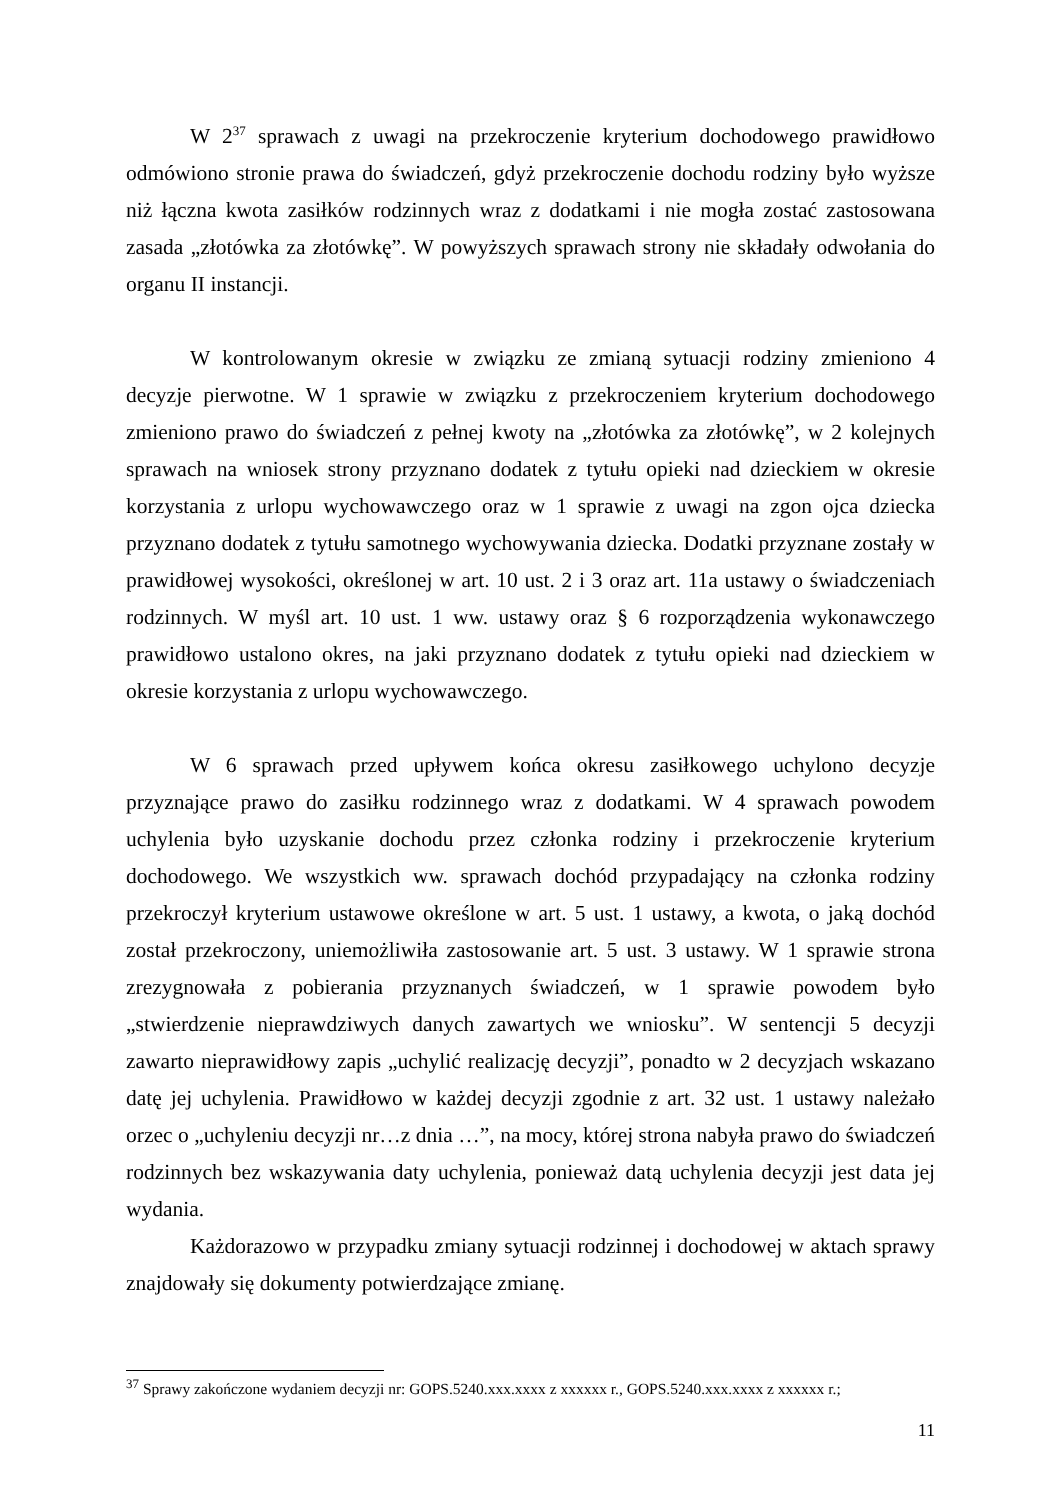W 2<sup>37</sup> sprawach z uwagi na przekroczenie kryterium dochodowego prawidłowo odmówiono stronie prawa do świadczeń, gdyż przekroczenie dochodu rodziny było wyższe niż łączna kwota zasiłków rodzinnych wraz z dodatkami i nie mogła zostać zastosowana zasada „złotówka za złotówkę”. W powyższych sprawach strony nie składały odwołania do organu II instancji.
W kontrolowanym okresie w związku ze zmianą sytuacji rodziny zmieniono 4 decyzje pierwotne. W 1 sprawie w związku z przekroczeniem kryterium dochodowego zmieniono prawo do świadczeń z pełnej kwoty na „złotówka za złotówkę”, w 2 kolejnych sprawach na wniosek strony przyznano dodatek z tytułu opieki nad dzieckiem w okresie korzystania z urlopu wychowawczego oraz w 1 sprawie z uwagi na zgon ojca dziecka przyznano dodatek z tytułu samotnego wychowywania dziecka. Dodatki przyznane zostały w prawidłowej wysokości, określonej w art. 10 ust. 2 i 3 oraz art. 11a ustawy o świadczeniach rodzinnych. W myśl art. 10 ust. 1 ww. ustawy oraz § 6 rozporządzenia wykonawczego prawidłowo ustalono okres, na jaki przyznano dodatek z tytułu opieki nad dzieckiem w okresie korzystania z urlopu wychowawczego.
W 6 sprawach przed upływem końca okresu zasiłkowego uchylono decyzje przyznające prawo do zasiłku rodzinnego wraz z dodatkami. W 4 sprawach powodem uchylenia było uzyskanie dochodu przez członka rodziny i przekroczenie kryterium dochodowego. We wszystkich ww. sprawach dochód przypadający na członka rodziny przekroczył kryterium ustawowe określone w art. 5 ust. 1 ustawy, a kwota, o jaką dochód został przekroczony, uniemożliwiła zastosowanie art. 5 ust. 3 ustawy. W 1 sprawie strona zrezygnowała z pobierania przyznanych świadczeń, w 1 sprawie powodem było „stwierdzenie nieprawdziwych danych zawartych we wniosku”. W sentencji 5 decyzji zawarto nieprawidłowy zapis „uchylić realizację decyzji”, ponadto w 2 decyzjach wskazano datę jej uchylenia. Prawidłowo w każdej decyzji zgodnie z art. 32 ust. 1 ustawy należało orzec o „uchyleniu decyzji nr…z dnia …”, na mocy, której strona nabyła prawo do świadczeń rodzinnych bez wskazywania daty uchylenia, ponieważ datą uchylenia decyzji jest data jej wydania.
Każdorazowo w przypadku zmiany sytuacji rodzinnej i dochodowej w aktach sprawy znajdowały się dokumenty potwierdzające zmianę.
<sup>37</sup> Sprawy zakończone wydaniem decyzji nr: GOPS.5240.xxx.xxxx z xxxxxx r., GOPS.5240.xxx.xxxx z xxxxxx r.;
11